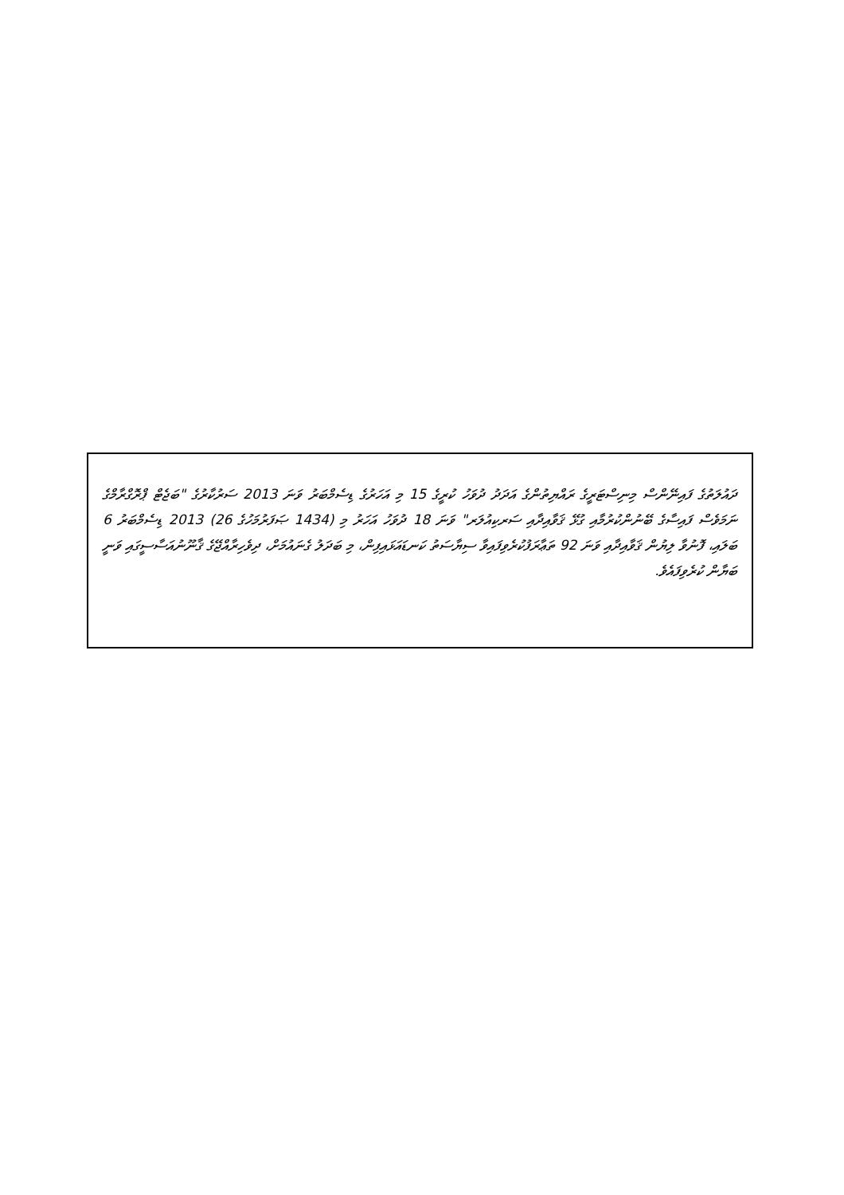ދައުލަތުގެ ފައިނޭންސް މިނިސްޓަރީގެ ރައްޔިތުންގެ އަދަދު ދުވަހު ކުރީގެ 15 މި އަހަރުގެ ޑިސެމްބަރު ވަނަ 2013 ސަރުކާރުގެ "ބަޖެޓް ޕްރޮގްރާމްގެ ނަމަވެސް ފައިސާގެ ބޭނުންކުރުމާއި ގުޅޭ ޤަވާއިދާއި ސަރކިއުލަރ" ވަނަ 18 ދުވަހު އަހަރު މި (1434 ޞަފަރުމަހުގެ 26) 2013 ޑިސެމްބަރު 6 ބަލައި، ފޮނުވާ ލިޔުން ޤަވާއިދާއި ވަނަ 92 ތަޢާރަފުކުރެވިފައިވާ ސިޔާސަތު ކަނޑައަޅައިފިން، މި ބަދަލު ގެނައުމަށް، ދިވެހިރާއްޖޭގެ ޤާނޫނުއަސާސީގައި ވަނީ ބަޔާން ކުރެވިފައެވެ.